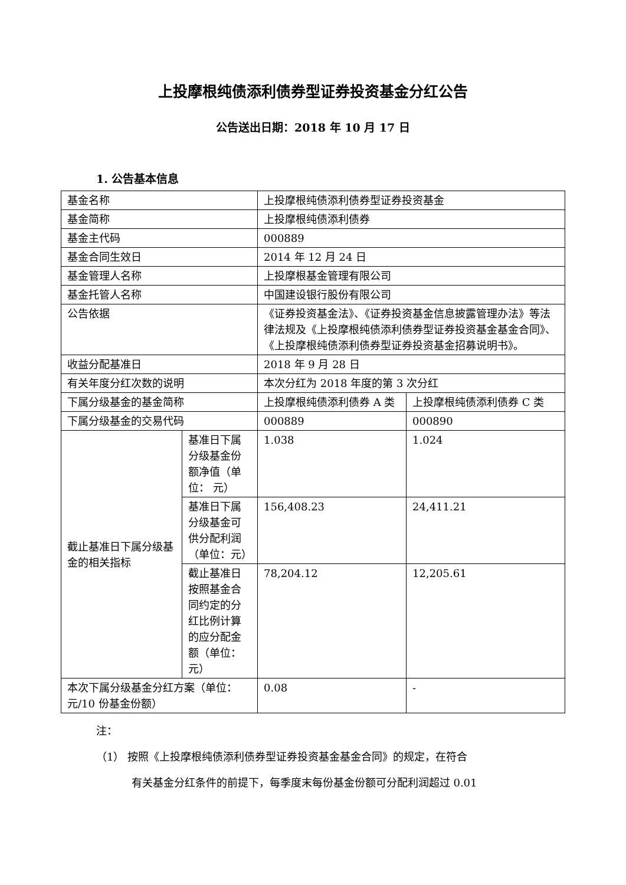上投摩根纯债添利债券型证券投资基金分红公告
公告送出日期：2018 年 10 月 17 日
1. 公告基本信息
| 基金名称 | | 上投摩根纯债添利债券型证券投资基金 | |
| 基金简称 | | 上投摩根纯债添利债券 | |
| 基金主代码 | | 000889 | |
| 基金合同生效日 | | 2014 年 12 月 24 日 | |
| 基金管理人名称 | | 上投摩根基金管理有限公司 | |
| 基金托管人名称 | | 中国建设银行股份有限公司 | |
| 公告依据 | | 《证券投资基金法》、《证券投资基金信息披露管理办法》等法律法规及《上投摩根纯债添利债券型证券投资基金基金合同》、《上投摩根纯债添利债券型证券投资基金招募说明书》。 | |
| 收益分配基准日 | | 2018 年 9 月 28 日 | |
| 有关年度分红次数的说明 | | 本次分红为 2018 年度的第 3 次分红 | |
| 下属分级基金的基金简称 | | 上投摩根纯债添利债券 A 类 | 上投摩根纯债添利债券 C 类 |
| 下属分级基金的交易代码 | | 000889 | 000890 |
| 截止基准日下属分级基金的相关指标 | 基准日下属分级基金份额净值（单位： 元） | 1.038 | 1.024 |
| | 基准日下属分级基金可供分配利润（单位：元） | 156,408.23 | 24,411.21 |
| | 截止基准日按照基金合同约定的分红比例计算的应分配金额（单位：元） | 78,204.12 | 12,205.61 |
| 本次下属分级基金分红方案（单位：元/10 份基金份额） | | 0.08 | - |
注：
（1） 按照《上投摩根纯债添利债券型证券投资基金基金合同》的规定，在符合
    有关基金分红条件的前提下，每季度末每份基金份额可分配利润超过 0.01